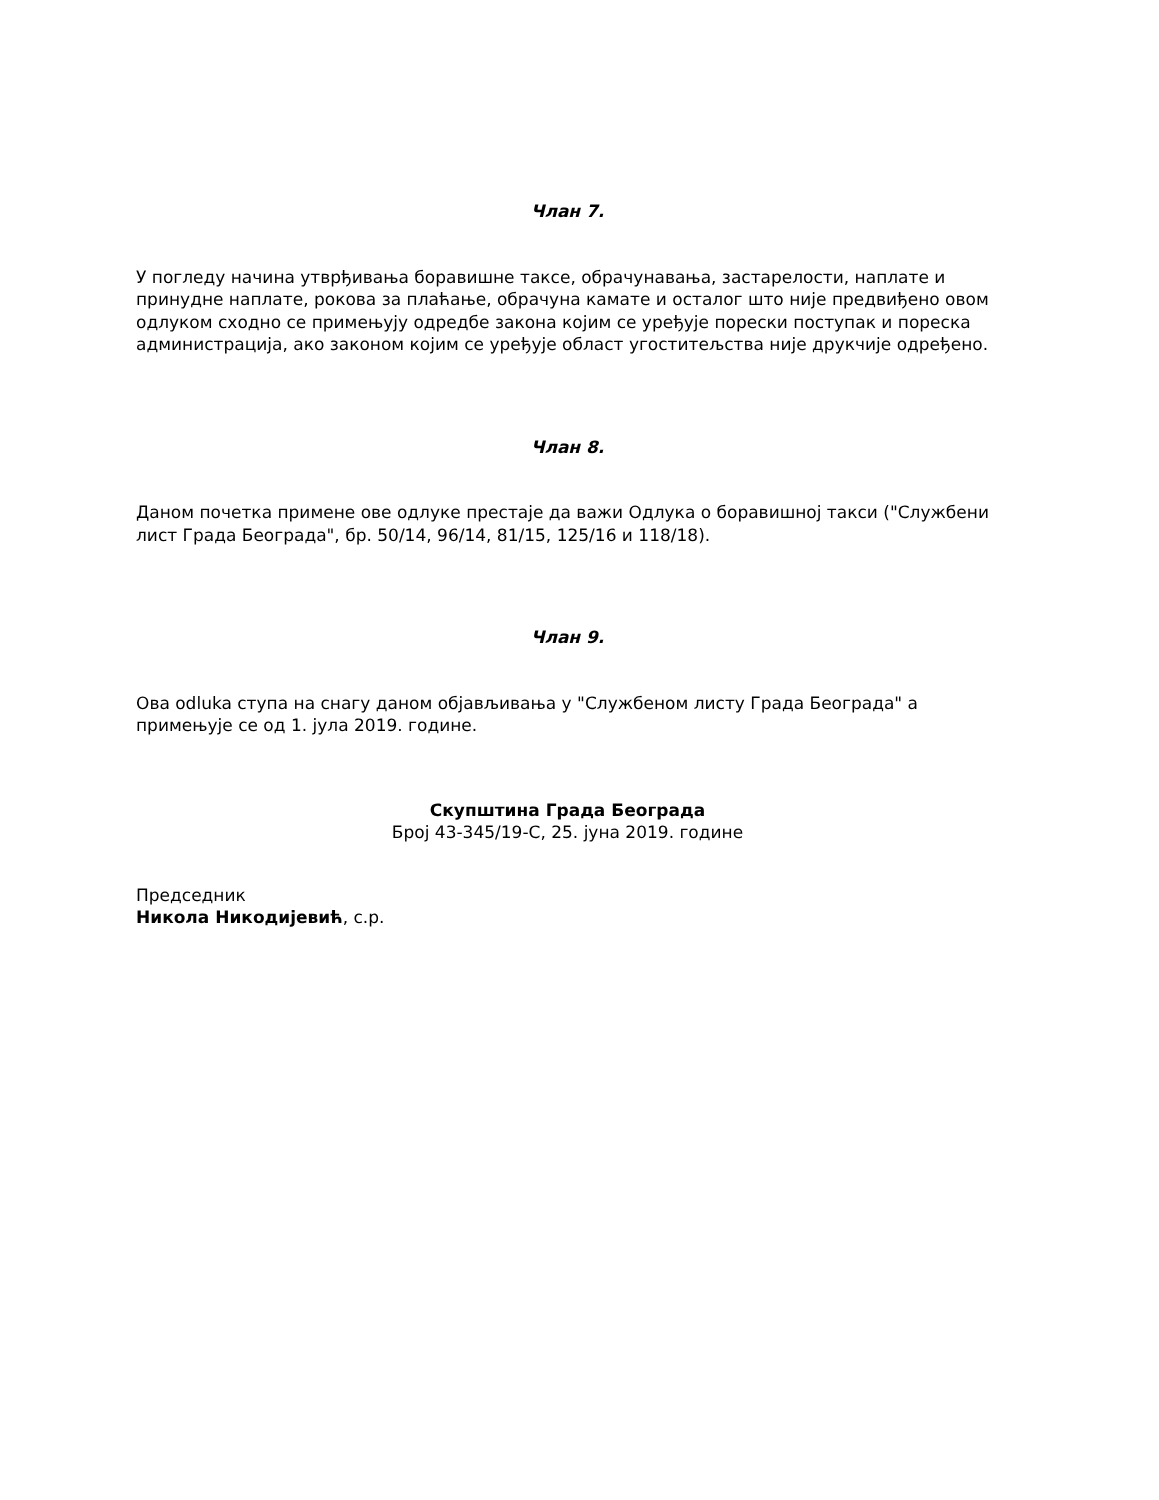Члан 7.
У погледу начина утврђивања боравишне таксе, обрачунавања, застарелости, наплате и принудне наплате, рокова за плаћање, обрачуна камате и осталог што није предвиђено овом одлуком сходно се примењују одредбе закона којим се уређује порески поступак и пореска администрација, ако законом којим се уређује област угоститељства није друкчије одређено.
Члан 8.
Даном почетка примене ове одлуке престаје да важи Одлука о боравишној такси ("Службени лист Града Београда", бр. 50/14, 96/14, 81/15, 125/16 и 118/18).
Члан 9.
Ова odluka ступа на снагу даном објављивања у "Службеном листу Града Београда" а примењује се од 1. јула 2019. године.
Скупштина Града Београда
Број 43-345/19-С, 25. јуна 2019. године
Председник
Никола Никодијевић, с.р.